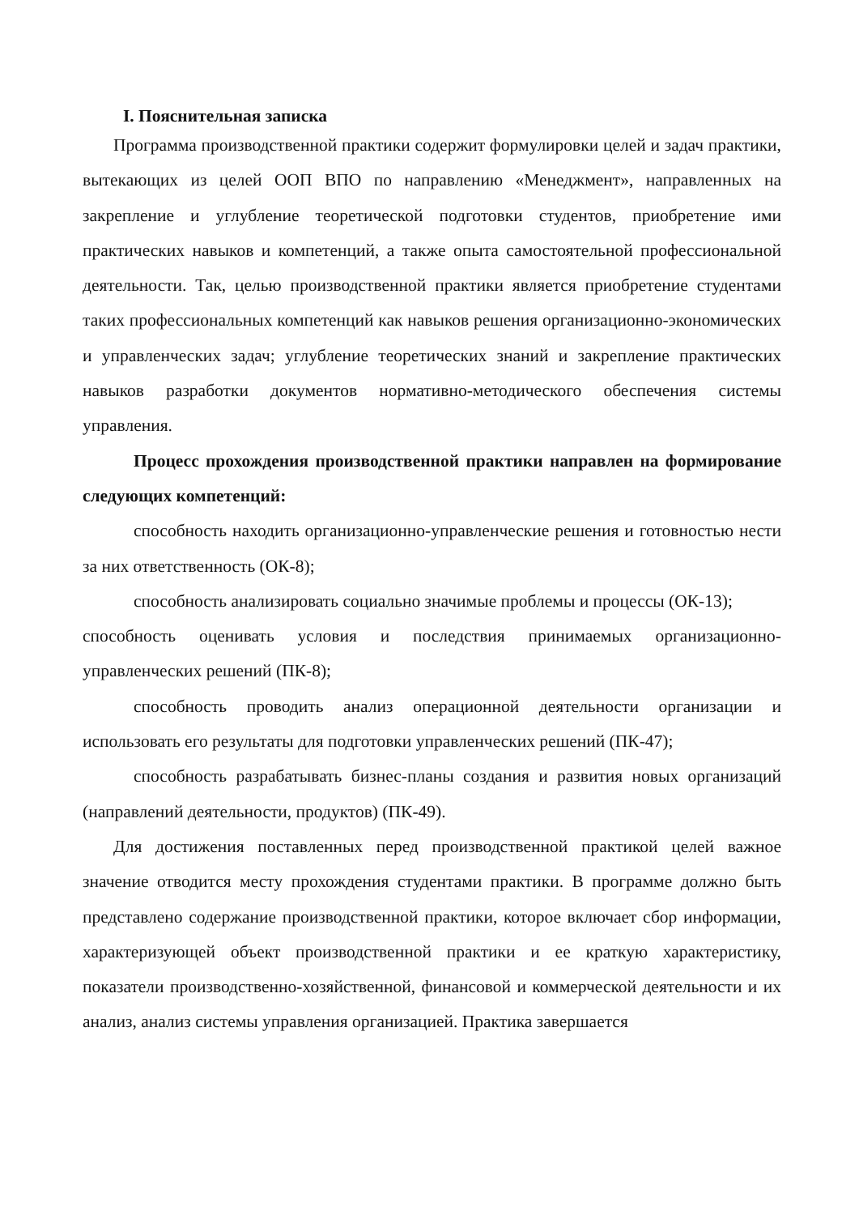I. Пояснительная записка
Программа производственной практики содержит формулировки целей и задач практики, вытекающих из целей ООП ВПО по направлению «Менеджмент», направленных на закрепление и углубление теоретической подготовки студентов, приобретение ими практических навыков и компетенций, а также опыта самостоятельной профессиональной деятельности. Так, целью производственной практики является приобретение студентами таких профессиональных компетенций как навыков решения организационно-экономических и управленческих задач; углубление теоретических знаний и закрепление практических навыков разработки документов нормативно-методического обеспечения системы управления.
Процесс прохождения производственной практики направлен на формирование следующих компетенций:
способность находить организационно-управленческие решения и готовностью нести за них ответственность (ОК-8);
способность анализировать социально значимые проблемы и процессы (ОК-13);
способность оценивать условия и последствия принимаемых организационно-управленческих решений (ПК-8);
способность проводить анализ операционной деятельности организации и использовать его результаты для подготовки управленческих решений (ПК-47);
способность разрабатывать бизнес-планы создания и развития новых организаций (направлений деятельности, продуктов) (ПК-49).
Для достижения поставленных перед производственной практикой целей важное значение отводится месту прохождения студентами практики. В программе должно быть представлено содержание производственной практики, которое включает сбор информации, характеризующей объект производственной практики и ее краткую характеристику, показатели производственно-хозяйственной, финансовой и коммерческой деятельности и их анализ, анализ системы управления организацией. Практика завершается